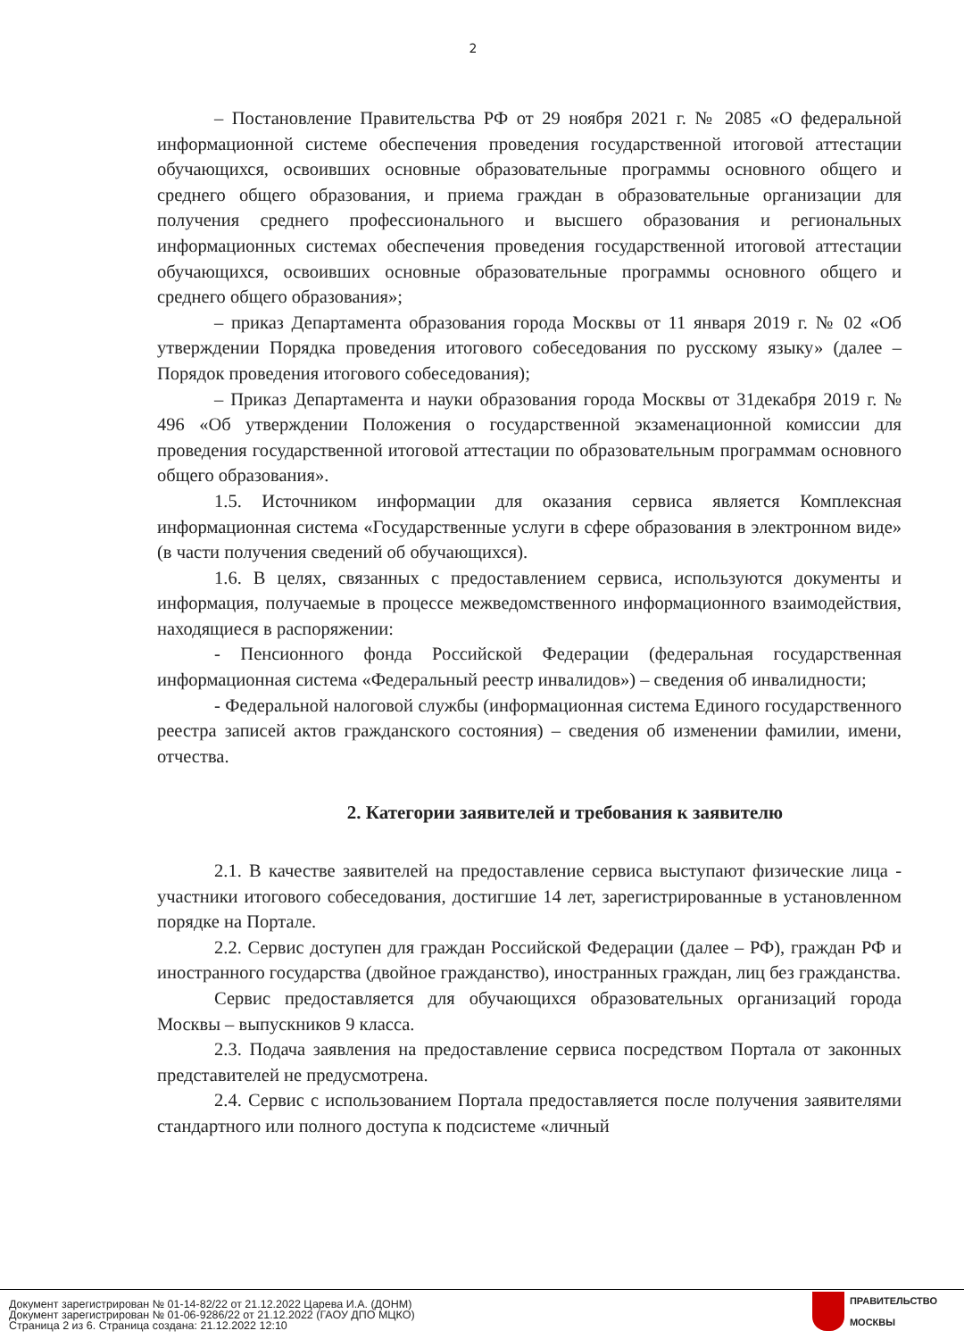2
– Постановление Правительства РФ от 29 ноября 2021 г. № 2085 «О федеральной информационной системе обеспечения проведения государственной итоговой аттестации обучающихся, освоивших основные образовательные программы основного общего и среднего общего образования, и приема граждан в образовательные организации для получения среднего профессионального и высшего образования и региональных информационных системах обеспечения проведения государственной итоговой аттестации обучающихся, освоивших основные образовательные программы основного общего и среднего общего образования»;
– приказ Департамента образования города Москвы от 11 января 2019 г. № 02 «Об утверждении Порядка проведения итогового собеседования по русскому языку» (далее – Порядок проведения итогового собеседования);
– Приказ Департамента и науки образования города Москвы от 31декабря 2019 г. № 496 «Об утверждении Положения о государственной экзаменационной комиссии для проведения государственной итоговой аттестации по образовательным программам основного общего образования».
1.5. Источником информации для оказания сервиса является Комплексная информационная система «Государственные услуги в сфере образования в электронном виде» (в части получения сведений об обучающихся).
1.6. В целях, связанных с предоставлением сервиса, используются документы и информация, получаемые в процессе межведомственного информационного взаимодействия, находящиеся в распоряжении:
- Пенсионного фонда Российской Федерации (федеральная государственная информационная система «Федеральный реестр инвалидов») – сведения об инвалидности;
- Федеральной налоговой службы (информационная система Единого государственного реестра записей актов гражданского состояния) – сведения об изменении фамилии, имени, отчества.
2. Категории заявителей и требования к заявителю
2.1. В качестве заявителей на предоставление сервиса выступают физические лица - участники итогового собеседования, достигшие 14 лет, зарегистрированные в установленном порядке на Портале.
2.2. Сервис доступен для граждан Российской Федерации (далее – РФ), граждан РФ и иностранного государства (двойное гражданство), иностранных граждан, лиц без гражданства.
Сервис предоставляется для обучающихся образовательных организаций города Москвы – выпускников 9 класса.
2.3. Подача заявления на предоставление сервиса посредством Портала от законных представителей не предусмотрена.
2.4. Сервис с использованием Портала предоставляется после получения заявителями стандартного или полного доступа к подсистеме «личный
Документ зарегистрирован № 01-14-82/22 от 21.12.2022 Царева И.А. (ДОНМ)
Документ зарегистрирован № 01-06-9286/22 от 21.12.2022 (ГАОУ ДПО МЦКО)
Страница 2 из 6. Страница создана: 21.12.2022 12:10
ПРАВИТЕЛЬСТВО
МОСКВЫ